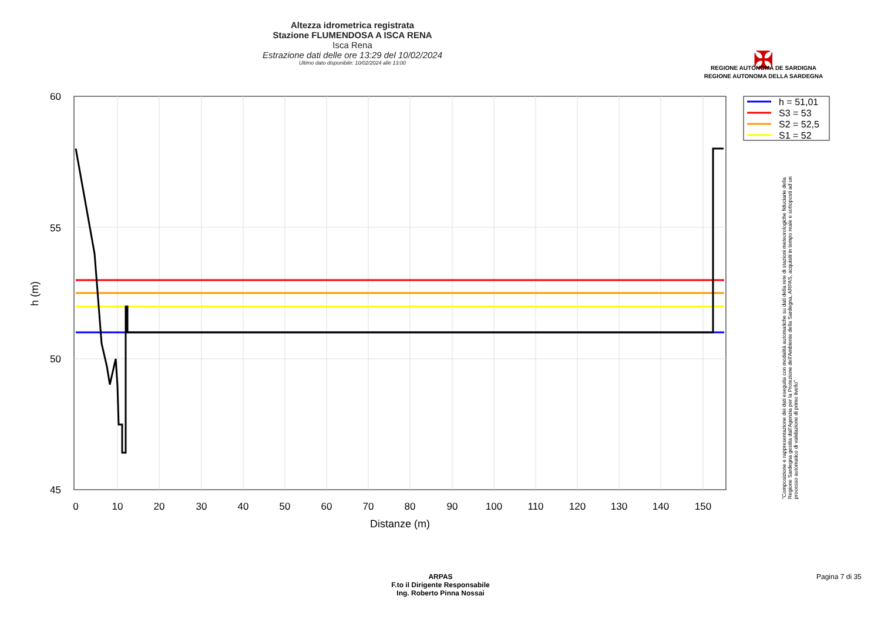Altezza idrometrica registrata
Stazione FLUMENDOSA A ISCA RENA
Isca Rena
Estrazione dati delle ore 13:29 del 10/02/2024
Ultimo dato disponibile: 10/02/2024 alle 13:00
✠
REGIONE AUTÒNOMA DE SARDIGNA
REGIONE AUTONOMA DELLA SARDEGNA
60
55
50
45
0
10
20
30
40
50
60
70
80
90
100
110
120
130
140
150
Distanze (m)
h (m)
h = 51,01
S3 = 53
S2 = 52,5
S1 = 52
"Composizione e rappresentazione dei dati eseguita con modalità automatiche su dati della rete di stazioni meteorologiche fiduciarie della Regione Sardegna gestita dall'Agenzia per la Protezione dell'Ambiente della Sardegna, ARPAS, acquisiti in tempo reale e sottoposti ad un processo automatico di validazione di primo livello"
ARPAS
F.to il Dirigente Responsabile
Ing. Roberto Pinna Nossai
Pagina 7 di 35